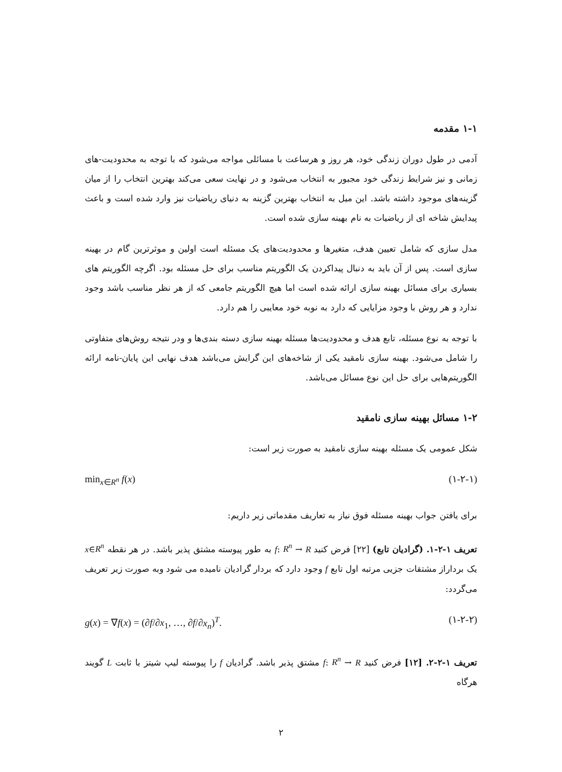۱-۱ مقدمه
آدمی در طول دوران زندگی خود، هر روز و هرساعت با مسائلی مواجه می‌شود که با توجه به محدودیت-های زمانی و نیز شرایط زندگی خود مجبور به انتخاب می‌شود و در نهایت سعی می‌کند بهترین انتخاب را از میان گزینه‌های موجود داشته باشد. این میل به انتخاب بهترین گزینه به دنیای ریاضیات نیز وارد شده است و باعث پیدایش شاخه ای از ریاضیات به نام بهینه سازی شده است.
مدل سازی که شامل تعیین هدف، متغیرها و محدودیت‌های یک مسئله است اولین و موثرترین گام در بهینه سازی است. پس از آن باید به دنبال پیداکردن یک الگوریتم مناسب برای حل مسئله بود. اگرچه الگوریتم های بسیاری برای مسائل بهینه سازی ارائه شده است اما هیچ الگوریتم جامعی که از هر نظر مناسب باشد وجود ندارد و هر روش با وجود مزایایی که دارد به نوبه خود معایبی را هم دارد.
با توجه به نوع مسئله، تابع هدف و محدودیت‌ها مسئله بهینه سازی دسته بندی‌ها و ودر نتیجه روش‌های متفاوتی را شامل می‌شود. بهینه سازی نامقید یکی از شاخه‌های این گرایش می‌باشد هدف نهایی این پایان-نامه ارائه الگوریتم‌هایی برای حل این نوع مسائل می‌باشد.
۱-۲ مسائل بهینه سازی نامقید
شکل عمومی یک مسئله بهینه سازی نامقید به صورت زیر است:
min<sub>x∈R<sup>n</sup></sub> f(x) (۱-۲-۱)
برای یافتن جواب بهینه مسئله فوق نیاز به تعاریف مقدماتی زیر داریم:
تعریف ۱-۲-۱. (گرادیان تابع) [۲۲] فرض کنید f: R<sup>n</sup> → R به طور پیوسته مشتق پذیر باشد. در هر نقطه x∈R<sup>n</sup> یک برداراز مشتقات جزیی مرتبه اول تابع f وجود دارد که بردار گرادیان نامیده می شود وبه صورت زیر تعریف می‌گردد:
g(x) = ∇f(x) = (∂f/∂x<sub>1</sub>, …, ∂f/∂x<sub>n</sub>)<sup>T</sup>. (۱-۲-۲)
تعریف ۱-۲-۲. [۱۲] فرض کنید f: R<sup>n</sup> → R مشتق پذیر باشد. گرادیان f را پیوسته لیپ شیتز با ثابت L گویند هرگاه
۲